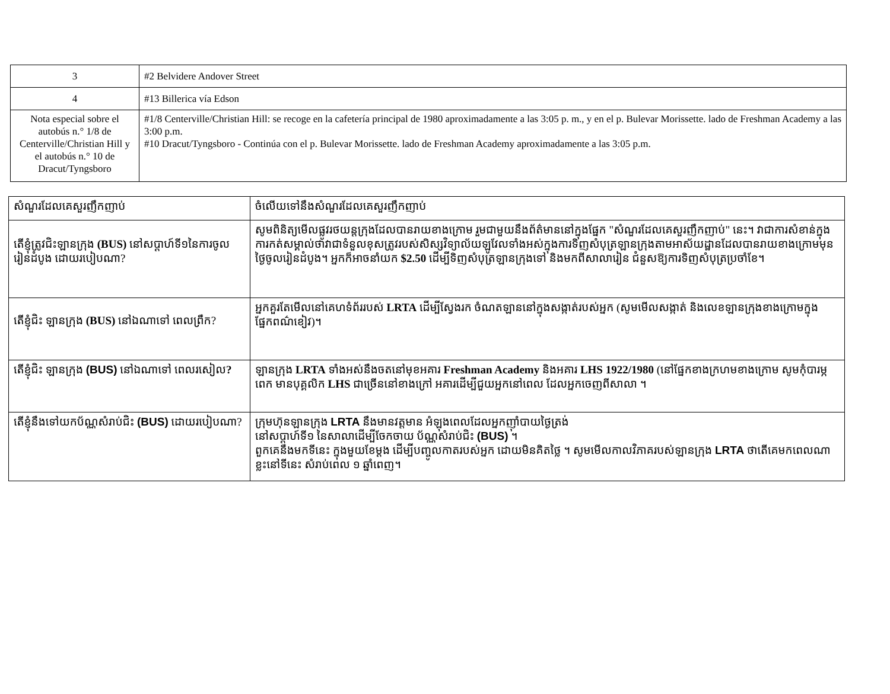| 3 | #2 Belvidere Andover Street |
| 4 | #13 Billerica vía Edson |
| Nota especial sobre el autobús n.° 1/8 de Centerville/Christian Hill y el autobús n.° 10 de Dracut/Tyngsboro | #1/8 Centerville/Christian Hill: se recoge en la cafetería principal de 1980 aproximadamente a las 3:05 p. m., y en el p. Bulevar Morissette. lado de Freshman Academy a las 3:00 p.m. #10 Dracut/Tyngsboro - Continúa con el p. Bulevar Morissette. lado de Freshman Academy aproximadamente a las 3:05 p.m. |
| សំណួរដែលគេសួរញឹកញាប់ | ចំលើយទៅនឹងសំណួរដែលគេសួរញឹកញាប់ |
| តើខ្ញុំត្រូវជិះឡានក្រុង (BUS) នៅសប្តាហ៍ទី១នៃការចូលរៀនដំបូង ដោយរបៀបណា? | សូមពិនិត្យមើលផ្លូវរថយន្តក្រុងដែលបានរាយខាងក្រោម រួមជាមួយនឹងព័ត៌មាននៅក្នុងផ្នែក "សំណួរដែលគេសួរញឹកញាប់" នេះ។ វាជាការសំខាន់ក្នុងការកត់សម្គាល់ថាវាជាទំនួលខុសត្រូវរបស់សិស្សវិទ្យាល័យឡូវែលទាំងអស់ក្នុងការទិញសំបុត្រឡានក្រុងតាមអាស័យដ្ឋានដែលបានរាយខាងក្រោមមុនថ្ងៃចូលរៀនដំបូង។ អ្នកក៏អាចនាំយក $2.50 ដើម្បីទិញសំបុត្រឡានក្រុងទៅ និងមកពីសាលារៀន ជំនួសឱ្យការទិញសំបុត្រប្រចាំខែ។ |
| តើខ្ញុំជិះ ឡានក្រុង (BUS) នៅឯណាទៅ ពេលព្រឹក? | អ្នកគួរតែមើលនៅគេហទំព័ររបស់ LRTA ដើម្បីស្វែងរក ចំណតឡាននៅក្នុងសង្កាត់របស់អ្នក (សូមមើលសង្កាត់ និងលេខឡានក្រុងខាងក្រោមក្នុងផ្នែកពណ៌ខៀវ)។ |
| តើខ្ញុំជិះ ឡានក្រុង (BUS) នៅឯណាទៅ ពេលរសៀល ? | ឡានក្រុង LRTA ទាំងអស់នឹងចតនៅមុខអគារ Freshman Academy និងអគារ LHS 1922/1980 (នៅផ្នែកខាងក្រហមខាងក្រោម សូមកុំបារម្ភពេក មានបុគ្គលិក LHS ជាច្រើននៅខាងក្រៅ អគារដើម្បីជួយអ្នកនៅពេល ដែលអ្នកចេញពីសាលា ។ |
| តើខ្ញុំនឹងទៅយកប័ណ្ណសំរាប់ជិះ (BUS) ដោយរបៀបណា? | ក្រុមហ៊ុនឡានក្រុង LRTA នឹងមានវត្តមាន អំឡុងពេលដែលអ្នកញ៉ាំបាយថ្ងៃត្រង់ នៅសប្តាហ៍ទី១ នៃសាលាដើម្បីចែកចាយ ប័ណ្ណសំរាប់ជិះ (BUS) ។ ពួកគេនឹងមកទីនេះ ក្នុងមួយខែម្តង ដើម្បីបញ្ចូលកាតរបស់អ្នក ដោយមិនគិតថ្លៃ ។ សូមមើលកាលវិភាគរបស់ឡានក្រុង LRTA ថាតើគេមកពេលណាខ្លះនៅទីនេះ សំរាប់ពេល ១ ឆ្នាំពេញ។ |